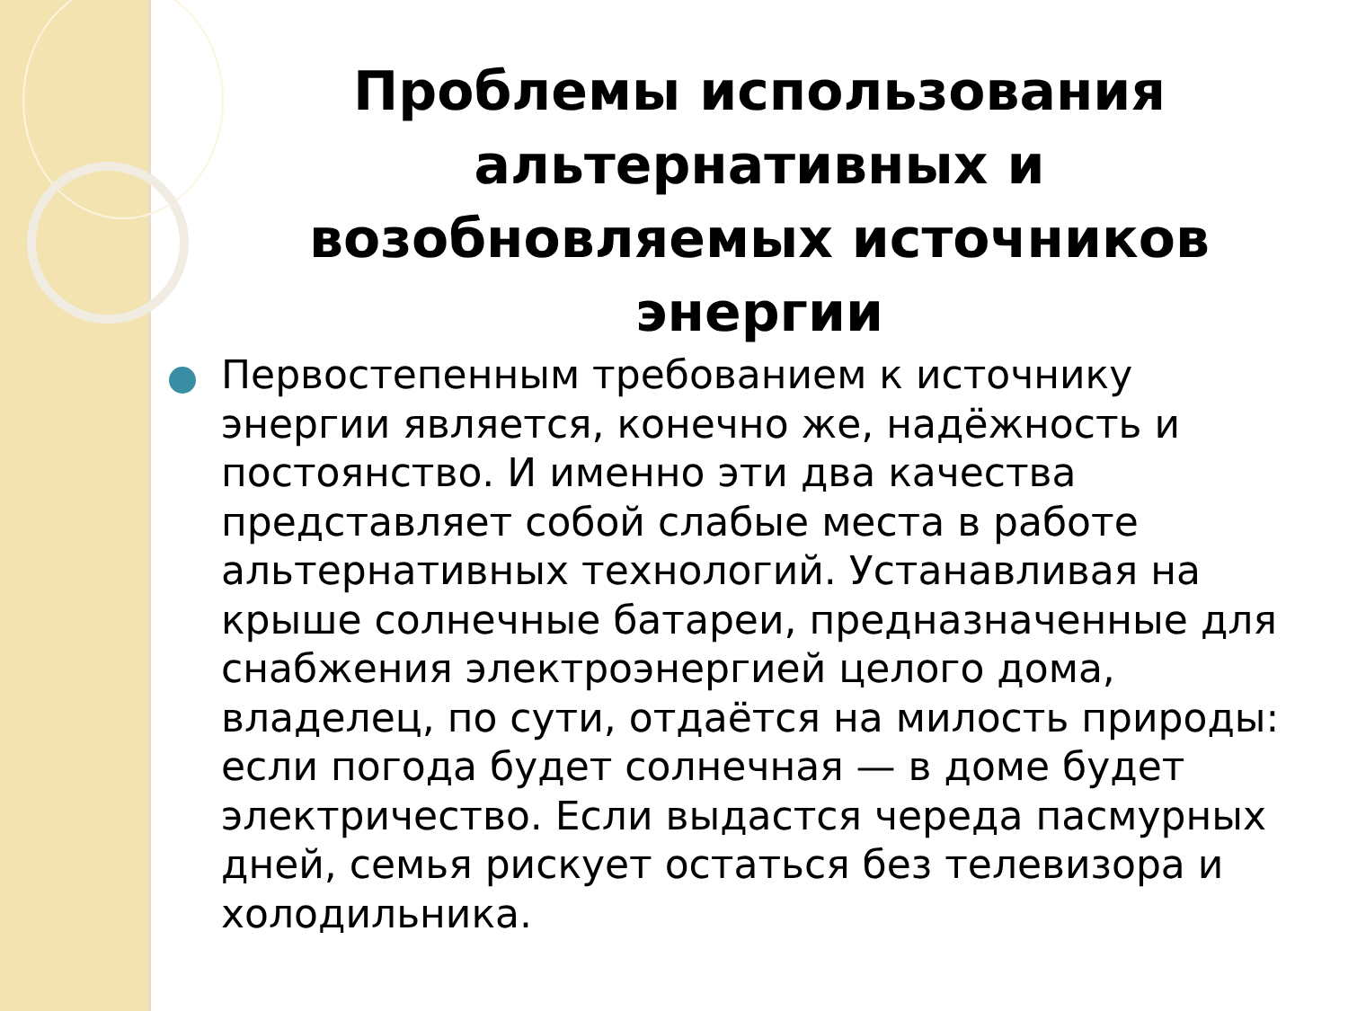Проблемы использования альтернативных и возобновляемых источников энергии
Первостепенным требованием к источнику энергии является, конечно же, надёжность и постоянство. И именно эти два качества представляет собой слабые места в работе альтернативных технологий. Устанавливая на крыше солнечные батареи, предназначенные для снабжения электроэнергией целого дома, владелец, по сути, отдаётся на милость природы: если погода будет солнечная — в доме будет электричество. Если выдастся череда пасмурных дней, семья рискует остаться без телевизора и холодильника.